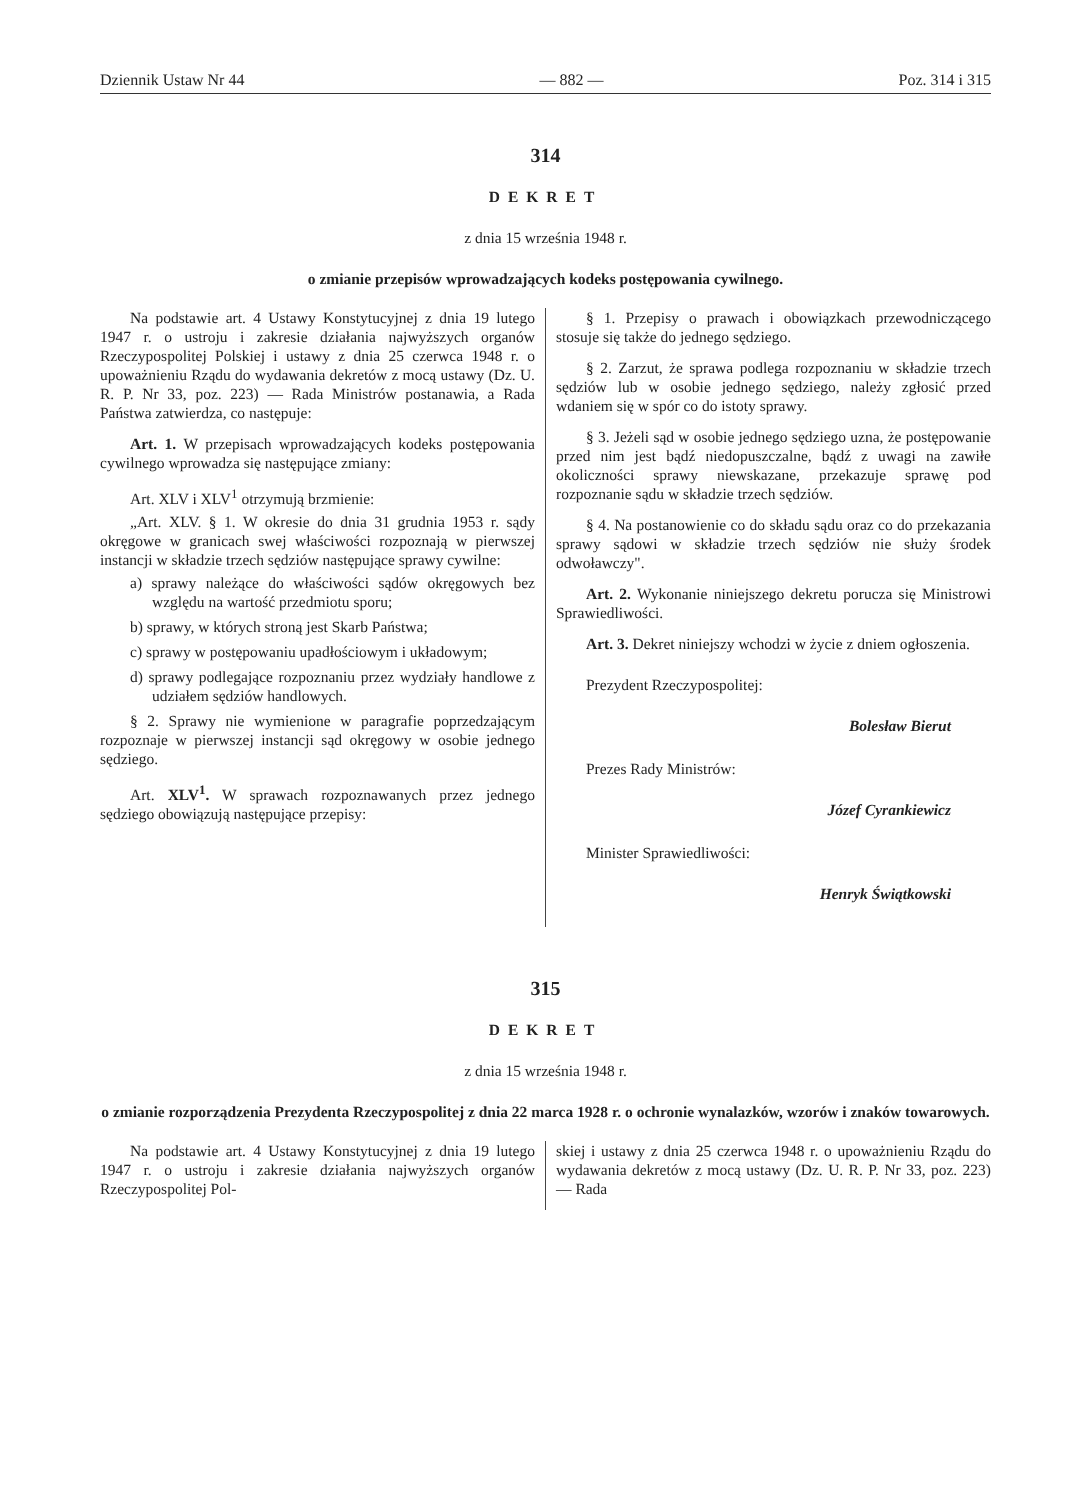Dziennik Ustaw Nr 44 — 882 — Poz. 314 i 315
314
DEKRET
z dnia 15 września 1948 r.
o zmianie przepisów wprowadzających kodeks postępowania cywilnego.
Na podstawie art. 4 Ustawy Konstytucyjnej z dnia 19 lutego 1947 r. o ustroju i zakresie działania najwyższych organów Rzeczypospolitej Polskiej i ustawy z dnia 25 czerwca 1948 r. o upoważnieniu Rządu do wydawania dekretów z mocą ustawy (Dz. U. R. P. Nr 33, poz. 223) — Rada Ministrów postanawia, a Rada Państwa zatwierdza, co następuje:
Art. 1. W przepisach wprowadzających kodeks postępowania cywilnego wprowadza się następujące zmiany:
Art. XLV i XLV<sup>1</sup> otrzymują brzmienie:
„Art. XLV. § 1. W okresie do dnia 31 grudnia 1953 r. sądy okręgowe w granicach swej właściwości rozpoznają w pierwszej instancji w składzie trzech sędziów następujące sprawy cywilne:
a) sprawy należące do właściwości sądów okręgowych bez względu na wartość przedmiotu sporu;
b) sprawy, w których stroną jest Skarb Państwa;
c) sprawy w postępowaniu upadłościowym i układowym;
d) sprawy podlegające rozpoznaniu przez wydziały handlowe z udziałem sędziów handlowych.
§ 2. Sprawy nie wymienione w paragrafie poprzedzającym rozpoznaje w pierwszej instancji sąd okręgowy w osobie jednego sędziego.
Art. XLV<sup>1</sup>. W sprawach rozpoznawanych przez jednego sędziego obowiązują następujące przepisy:
§ 1. Przepisy o prawach i obowiązkach przewodniczącego stosuje się także do jednego sędziego.
§ 2. Zarzut, że sprawa podlega rozpoznaniu w składzie trzech sędziów lub w osobie jednego sędziego, należy zgłosić przed wdaniem się w spór co do istoty sprawy.
§ 3. Jeżeli sąd w osobie jednego sędziego uzna, że postępowanie przed nim jest bądź niedopuszczalne, bądź z uwagi na zawiłe okoliczności sprawy niewskazane, przekazuje sprawę pod rozpoznanie sądu w składzie trzech sędziów.
§ 4. Na postanowienie co do składu sądu oraz co do przekazania sprawy sądowi w składzie trzech sędziów nie służy środek odwoławczy".
Art. 2. Wykonanie niniejszego dekretu porucza się Ministrowi Sprawiedliwości.
Art. 3. Dekret niniejszy wchodzi w życie z dniem ogłoszenia.
Prezydent Rzeczypospolitej:
Bolesław Bierut
Prezes Rady Ministrów:
Józef Cyrankiewicz
Minister Sprawiedliwości:
Henryk Świątkowski
315
DEKRET
z dnia 15 września 1948 r.
o zmianie rozporządzenia Prezydenta Rzeczypospolitej z dnia 22 marca 1928 r. o ochronie wynalazków, wzorów i znaków towarowych.
Na podstawie art. 4 Ustawy Konstytucyjnej z dnia 19 lutego 1947 r. o ustroju i zakresie działania najwyższych organów Rzeczypospolitej Pol-
skiej i ustawy z dnia 25 czerwca 1948 r. o upoważnieniu Rządu do wydawania dekretów z mocą ustawy (Dz. U. R. P. Nr 33, poz. 223) — Rada